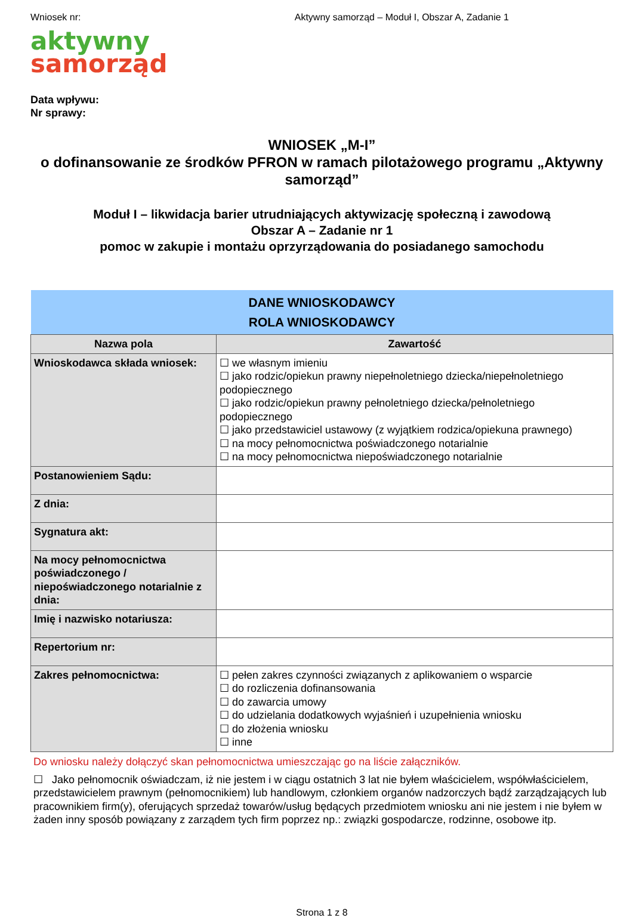Wniosek nr: Aktywny samorząd – Moduł I, Obszar A, Zadanie 1
aktywny
samorząd
Data wpływu:
Nr sprawy:
WNIOSEK „M-I”
o dofinansowanie ze środków PFRON w ramach pilotażowego programu „Aktywny samorząd”
Moduł I – likwidacja barier utrudniających aktywizację społeczną i zawodową
Obszar A – Zadanie nr 1
pomoc w zakupie i montażu oprzyrządowania do posiadanego samochodu
| DANE WNIOSKODAWCY ROLA WNIOSKODAWCY | |
| --- | --- |
| Nazwa pola | Zawartość |
| Wnioskodawca składa wniosek: | ☐ we własnym imieniu ☐ jako rodzic/opiekun prawny niepełnoletniego dziecka/niepełnoletniego podopiecznego ☐ jako rodzic/opiekun prawny pełnoletniego dziecka/pełnoletniego podopiecznego ☐ jako przedstawiciel ustawowy (z wyjątkiem rodzica/opiekuna prawnego) ☐ na mocy pełnomocnictwa poświadczonego notarialnie ☐ na mocy pełnomocnictwa niepoświadczonego notarialnie |
| Postanowieniem Sądu: | |
| Z dnia: | |
| Sygnatura akt: | |
| Na mocy pełnomocnictwa poświadczonego / niepoświadczonego notarialnie z dnia: | |
| Imię i nazwisko notariusza: | |
| Repertorium nr: | |
| Zakres pełnomocnictwa: | ☐ pełen zakres czynności związanych z aplikowaniem o wsparcie ☐ do rozliczenia dofinansowania ☐ do zawarcia umowy ☐ do udzielania dodatkowych wyjaśnień i uzupełnienia wniosku ☐ do złożenia wniosku ☐ inne |
Do wniosku należy dołączyć skan pełnomocnictwa umieszczając go na liście załączników.
☐ Jako pełnomocnik oświadczam, iż nie jestem i w ciągu ostatnich 3 lat nie byłem właścicielem, współwłaścicielem, przedstawicielem prawnym (pełnomocnikiem) lub handlowym, członkiem organów nadzorczych bądź zarządzających lub pracownikiem firm(y), oferujących sprzedaż towarów/usług będących przedmiotem wniosku ani nie jestem i nie byłem w żaden inny sposób powiązany z zarządem tych firm poprzez np.: związki gospodarcze, rodzinne, osobowe itp.
Strona 1 z 8